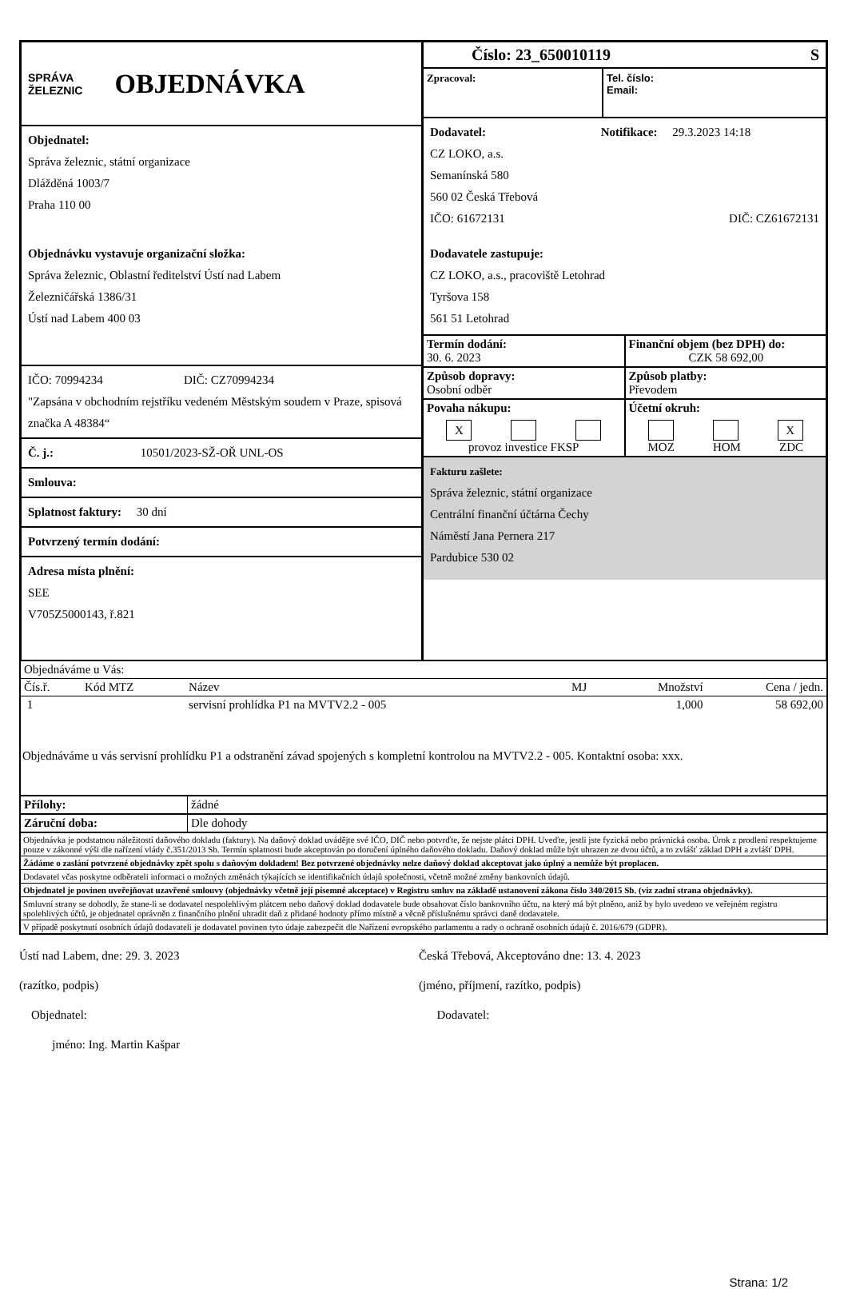SPRÁVA
ŽELEZNIC
OBJEDNÁVKA
Objednatel:
Správa železnic, státní organizace
Dlážděná 1003/7
Praha 110 00
Objednávku vystavuje organizační složka:
Správa železnic, Oblastní ředitelství Ústí nad Labem
Železničářská 1386/31
Ústí nad Labem 400 03
IČO: 70994234 DIČ: CZ70994234
"Zapsána v obchodním rejstříku vedeném Městským soudem v Praze, spisová značka A 48384“
Č. j.: 10501/2023-SŽ-OŘ UNL-OS
Smlouva:
Splatnost faktury: 30 dní
Potvrzený termín dodání:
Adresa místa plnění:
SEE
V705Z5000143, ř.821
Číslo: 23_650010119 S
Zpracoval: Tel. číslo:
Email:
Dodavatel: Notifikace: 29.3.2023 14:18
CZ LOKO, a.s.
Semanínská 580
560 02 Česká Třebová
IČO: 61672131 DIČ: CZ61672131
Dodavatele zastupuje:
CZ LOKO, a.s., pracoviště Letohrad
Tyršova 158
561 51 Letohrad
| Termín dodání: 30. 6. 2023 | Finanční objem (bez DPH) do: CZK 58 692,00 |
| Způsob dopravy: Osobní odběr | Způsob platby: Převodem |
| Povaha nákupu: X provoz investice FKSP | Účetní okruh: X MOZ HOM ZDC |
Fakturu zašlete:
Správa železnic, státní organizace
Centrální finanční účtárna Čechy
Náměstí Jana Pernera 217
Pardubice 530 02
| Objednáváme u Vás: | | | | | |
| Čís.ř. | Kód MTZ | Název | MJ | Množství | Cena / jedn. |
| 1 | | servisní prohlídka P1 na MVTV2.2 - 005 | | 1,000 | 58 692,00 |
| Objednáváme u vás servisní prohlídku P1 a odstranění závad spojených s kompletní kontrolou na MVTV2.2 - 005. Kontaktní osoba: xxx. | | | | | |
| Přílohy: | žádné |
| Záruční doba: | Dle dohody |
Objednávka je podstatnou náležitostí daňového dokladu (faktury). Na daňový doklad uvádějte své IČO, DIČ nebo potvrďte, že nejste plátci DPH. Uveďte, jestli jste fyzická nebo právnická osoba. Úrok z prodlení respektujeme pouze v zákonné výši dle nařízení vlády č.351/2013 Sb. Termín splatnosti bude akceptován po doručení úplného daňového dokladu. Daňový doklad může být uhrazen ze dvou účtů, a to zvlášť základ DPH a zvlášť DPH.
Žádáme o zaslání potvrzené objednávky zpět spolu s daňovým dokladem! Bez potvrzené objednávky nelze daňový doklad akceptovat jako úplný a nemůže být proplacen.
Dodavatel včas poskytne odběrateli informaci o možných změnách týkajících se identifikačních údajů společnosti, včetně možné změny bankovních údajů.
Objednatel je povinen uveřejňovat uzavřené smlouvy (objednávky včetně její písemné akceptace) v Registru smluv na základě ustanovení zákona číslo 340/2015 Sb. (viz zadní strana objednávky).
Smluvní strany se dohodly, že stane-li se dodavatel nespolehlivým plátcem nebo daňový doklad dodavatele bude obsahovat číslo bankovního účtu, na který má být plněno, aniž by bylo uvedeno ve veřejném registru spolehlivých účtů, je objednatel oprávněn z finančního plnění uhradit daň z přidané hodnoty přímo místně a věcně příslušnému správci daně dodavatele.
V případě poskytnutí osobních údajů dodavateli je dodavatel povinen tyto údaje zabezpečit dle Nařízení evropského parlamentu a rady o ochraně osobních údajů č. 2016/679 (GDPR).
Ústí nad Labem, dne: 29. 3. 2023
(razítko, podpis)
Objednatel:
jméno: Ing. Martin Kašpar
Česká Třebová, Akceptováno dne: 13. 4. 2023
(jméno, příjmení, razítko, podpis)
Dodavatel:
Strana: 1/2